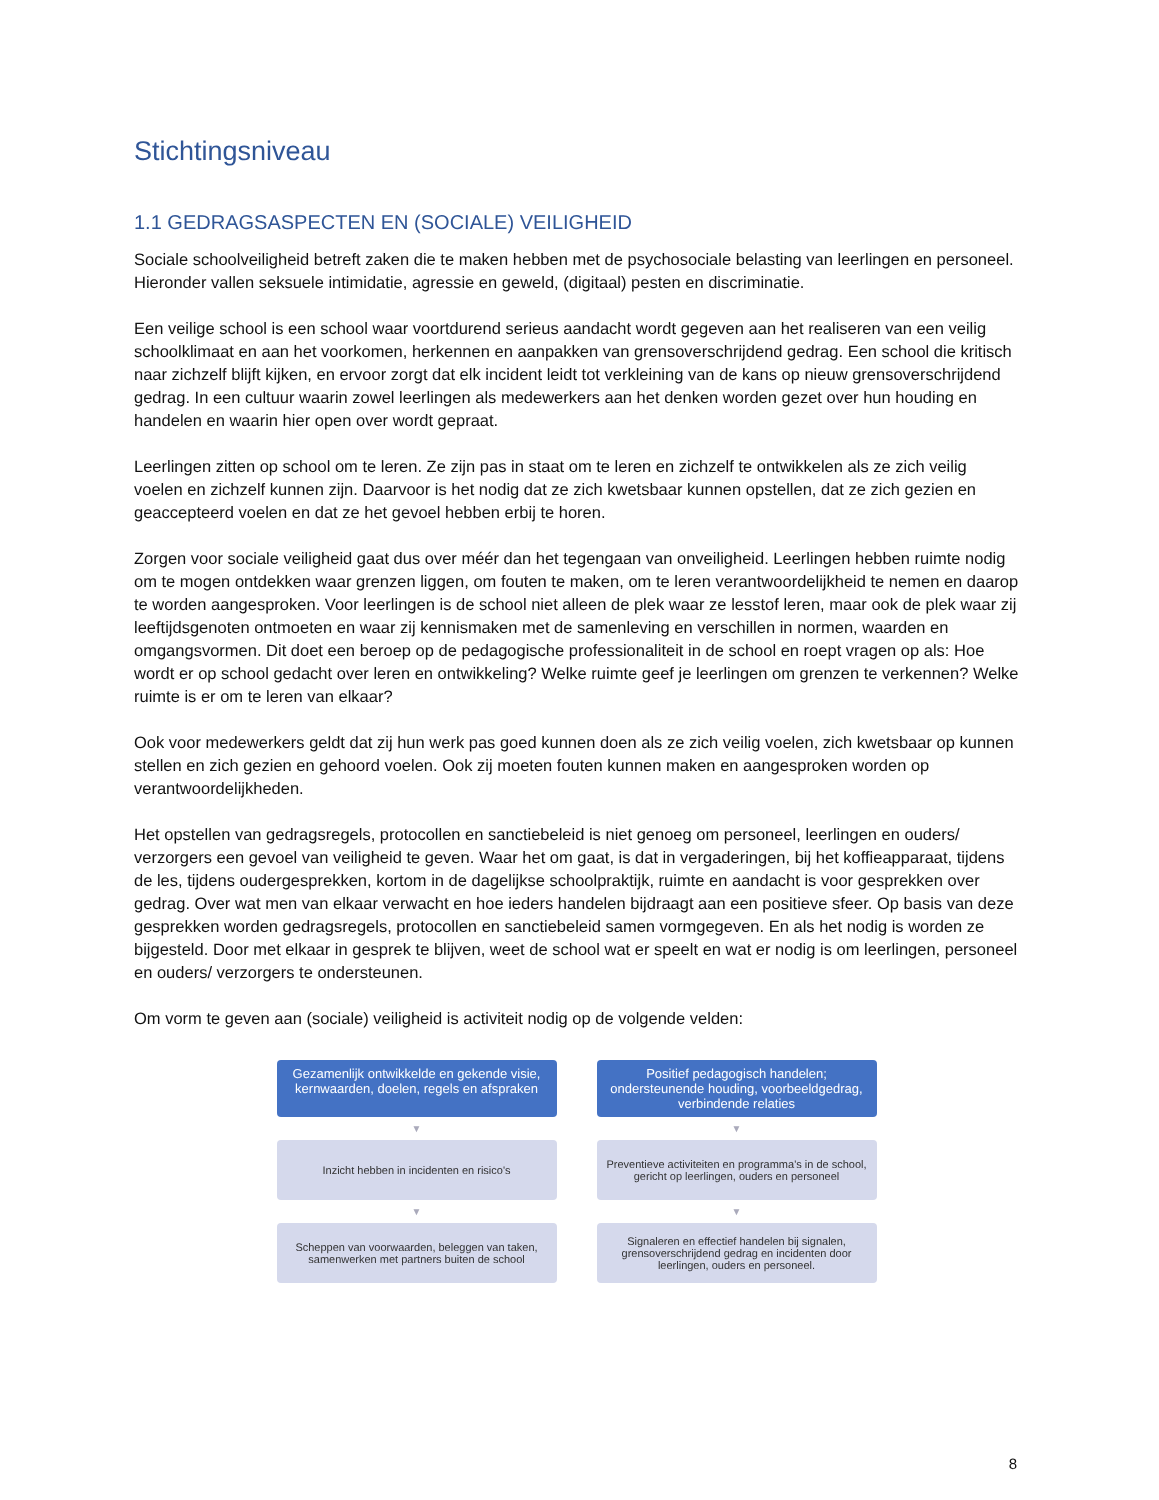Stichtingsniveau
1.1 GEDRAGSASPECTEN EN (SOCIALE) VEILIGHEID
Sociale schoolveiligheid betreft zaken die te maken hebben met de psychosociale belasting van leerlingen en personeel. Hieronder vallen seksuele intimidatie, agressie en geweld, (digitaal) pesten en discriminatie.
Een veilige school is een school waar voortdurend serieus aandacht wordt gegeven aan het realiseren van een veilig schoolklimaat en aan het voorkomen, herkennen en aanpakken van grensoverschrijdend gedrag. Een school die kritisch naar zichzelf blijft kijken, en ervoor zorgt dat elk incident leidt tot verkleining van de kans op nieuw grensoverschrijdend gedrag. In een cultuur waarin zowel leerlingen als medewerkers aan het denken worden gezet over hun houding en handelen en waarin hier open over wordt gepraat.
Leerlingen zitten op school om te leren. Ze zijn pas in staat om te leren en zichzelf te ontwikkelen als ze zich veilig voelen en zichzelf kunnen zijn. Daarvoor is het nodig dat ze zich kwetsbaar kunnen opstellen, dat ze zich gezien en geaccepteerd voelen en dat ze het gevoel hebben erbij te horen.
Zorgen voor sociale veiligheid gaat dus over méér dan het tegengaan van onveiligheid. Leerlingen hebben ruimte nodig om te mogen ontdekken waar grenzen liggen, om fouten te maken, om te leren verantwoordelijkheid te nemen en daarop te worden aangesproken. Voor leerlingen is de school niet alleen de plek waar ze lesstof leren, maar ook de plek waar zij leeftijdsgenoten ontmoeten en waar zij kennismaken met de samenleving en verschillen in normen, waarden en omgangsvormen. Dit doet een beroep op de pedagogische professionaliteit in de school en roept vragen op als: Hoe wordt er op school gedacht over leren en ontwikkeling? Welke ruimte geef je leerlingen om grenzen te verkennen? Welke ruimte is er om te leren van elkaar?
Ook voor medewerkers geldt dat zij hun werk pas goed kunnen doen als ze zich veilig voelen, zich kwetsbaar op kunnen stellen en zich gezien en gehoord voelen. Ook zij moeten fouten kunnen maken en aangesproken worden op verantwoordelijkheden.
Het opstellen van gedragsregels, protocollen en sanctiebeleid is niet genoeg om personeel, leerlingen en ouders/ verzorgers een gevoel van veiligheid te geven. Waar het om gaat, is dat in vergaderingen, bij het koffieapparaat, tijdens de les, tijdens oudergesprekken, kortom in de dagelijkse schoolpraktijk, ruimte en aandacht is voor gesprekken over gedrag. Over wat men van elkaar verwacht en hoe ieders handelen bijdraagt aan een positieve sfeer. Op basis van deze gesprekken worden gedragsregels, protocollen en sanctiebeleid samen vormgegeven. En als het nodig is worden ze bijgesteld. Door met elkaar in gesprek te blijven, weet de school wat er speelt en wat er nodig is om leerlingen, personeel en ouders/ verzorgers te ondersteunen.
Om vorm te geven aan (sociale) veiligheid is activiteit nodig op de volgende velden:
Gezamenlijk ontwikkelde en gekende visie, kernwaarden, doelen, regels en afspraken
▼
Inzicht hebben in incidenten en risico's
▼
Scheppen van voorwaarden, beleggen van taken, samenwerken met partners buiten de school
Positief pedagogisch handelen; ondersteunende houding, voorbeeldgedrag, verbindende relaties
▼
Preventieve activiteiten en programma's in de school, gericht op leerlingen, ouders en personeel
▼
Signaleren en effectief handelen bij signalen, grensoverschrijdend gedrag en incidenten door leerlingen, ouders en personeel.
8